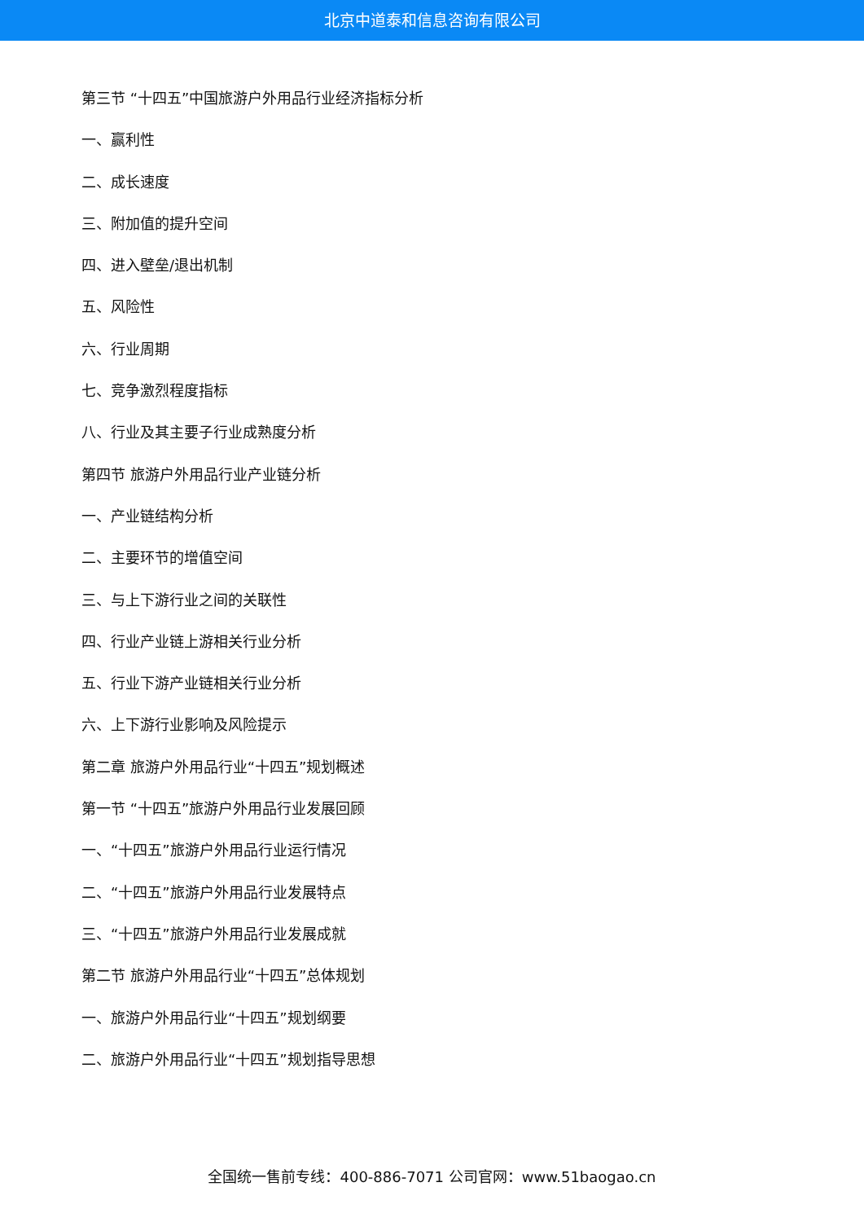北京中道泰和信息咨询有限公司
第三节 “十四五”中国旅游户外用品行业经济指标分析
一、赢利性
二、成长速度
三、附加值的提升空间
四、进入壁垒/退出机制
五、风险性
六、行业周期
七、竞争激烈程度指标
八、行业及其主要子行业成熟度分析
第四节 旅游户外用品行业产业链分析
一、产业链结构分析
二、主要环节的增值空间
三、与上下游行业之间的关联性
四、行业产业链上游相关行业分析
五、行业下游产业链相关行业分析
六、上下游行业影响及风险提示
第二章 旅游户外用品行业“十四五”规划概述
第一节 “十四五”旅游户外用品行业发展回顾
一、“十四五”旅游户外用品行业运行情况
二、“十四五”旅游户外用品行业发展特点
三、“十四五”旅游户外用品行业发展成就
第二节 旅游户外用品行业“十四五”总体规划
一、旅游户外用品行业“十四五”规划纲要
二、旅游户外用品行业“十四五”规划指导思想
全国统一售前专线：400-886-7071 公司官网：www.51baogao.cn